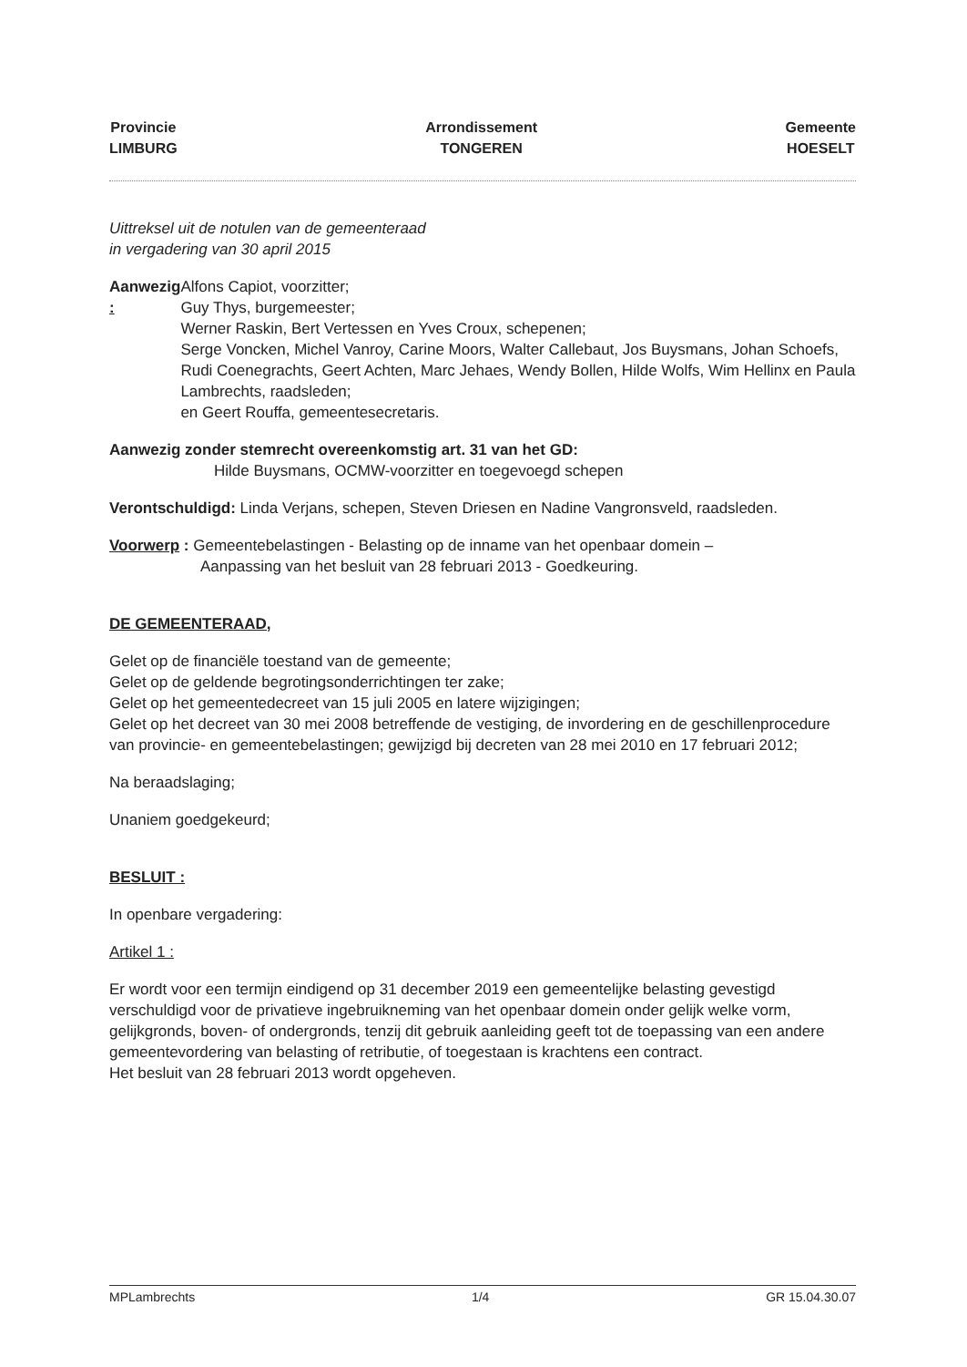Provincie
LIMBURG
Arrondissement
TONGEREN
Gemeente
HOESELT
Uittreksel uit de notulen van de gemeenteraad
in vergadering van 30 april 2015
Aanwezig : Alfons Capiot, voorzitter;
Guy Thys, burgemeester;
Werner Raskin, Bert Vertessen en Yves Croux, schepenen;
Serge Voncken, Michel Vanroy, Carine Moors, Walter Callebaut, Jos Buysmans, Johan Schoefs, Rudi Coenegrachts, Geert Achten, Marc Jehaes, Wendy Bollen, Hilde Wolfs, Wim Hellinx en Paula Lambrechts, raadsleden;
en Geert Rouffa, gemeentesecretaris.
Aanwezig zonder stemrecht overeenkomstig art. 31 van het GD:
Hilde Buysmans, OCMW-voorzitter en toegevoegd schepen
Verontschuldigd: Linda Verjans, schepen, Steven Driesen en Nadine Vangronsveld, raadsleden.
Voorwerp : Gemeentebelastingen - Belasting op de inname van het openbaar domein –
Aanpassing van het besluit van 28 februari 2013 - Goedkeuring.
DE GEMEENTERAAD,
Gelet op de financiële toestand van de gemeente;
Gelet op de geldende begrotingsonderrichtingen ter zake;
Gelet op het gemeentedecreet van 15 juli 2005 en latere wijzigingen;
Gelet op het decreet van 30 mei 2008 betreffende de vestiging, de invordering en de geschillenprocedure van provincie- en gemeentebelastingen; gewijzigd bij decreten van 28 mei 2010 en 17 februari 2012;
Na beraadslaging;
Unaniem goedgekeurd;
BESLUIT :
In openbare vergadering:
Artikel 1 :
Er wordt voor een termijn eindigend op 31 december 2019 een gemeentelijke belasting gevestigd verschuldigd voor de privatieve ingebruikneming van het openbaar domein onder gelijk welke vorm, gelijkgronds, boven- of ondergronds, tenzij dit gebruik aanleiding geeft tot de toepassing van een andere gemeentevordering van belasting of retributie, of toegestaan is krachtens een contract.
Het besluit van 28 februari 2013 wordt opgeheven.
MPLambrechts 1/4 GR 15.04.30.07